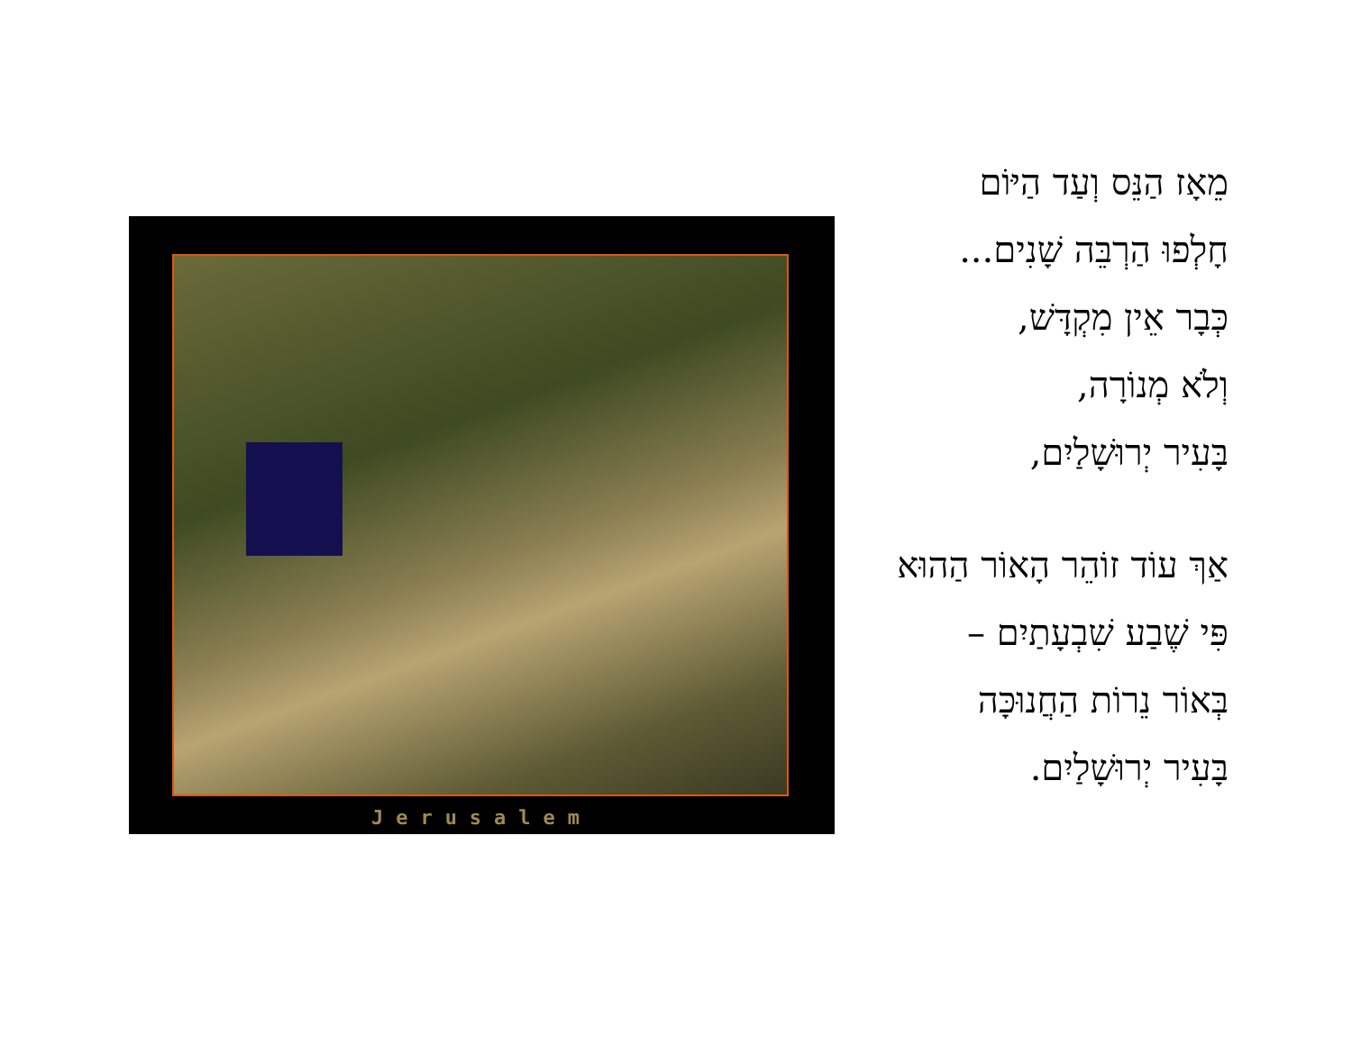Jerusalem
מֵאָז הַנֵּס וְעַד הַיּוֹם
חָלְפוּ הַרְבֵּה שָׁנִים...
כְּבָר אֵין מִקְדָּשׁ,
וְלֹא מְנוֹרָה,
בָּעִיר יְרוּשָׁלַיִם,
אַךְ עוֹד זוֹהֵר הָאוֹר הַהוּא
פִּי שֶׁבַע שִׁבְעָתַיִם –
בְּאוֹר נֵרוֹת הַחֲנוּכָּה
בָּעִיר יְרוּשָׁלַיִם.